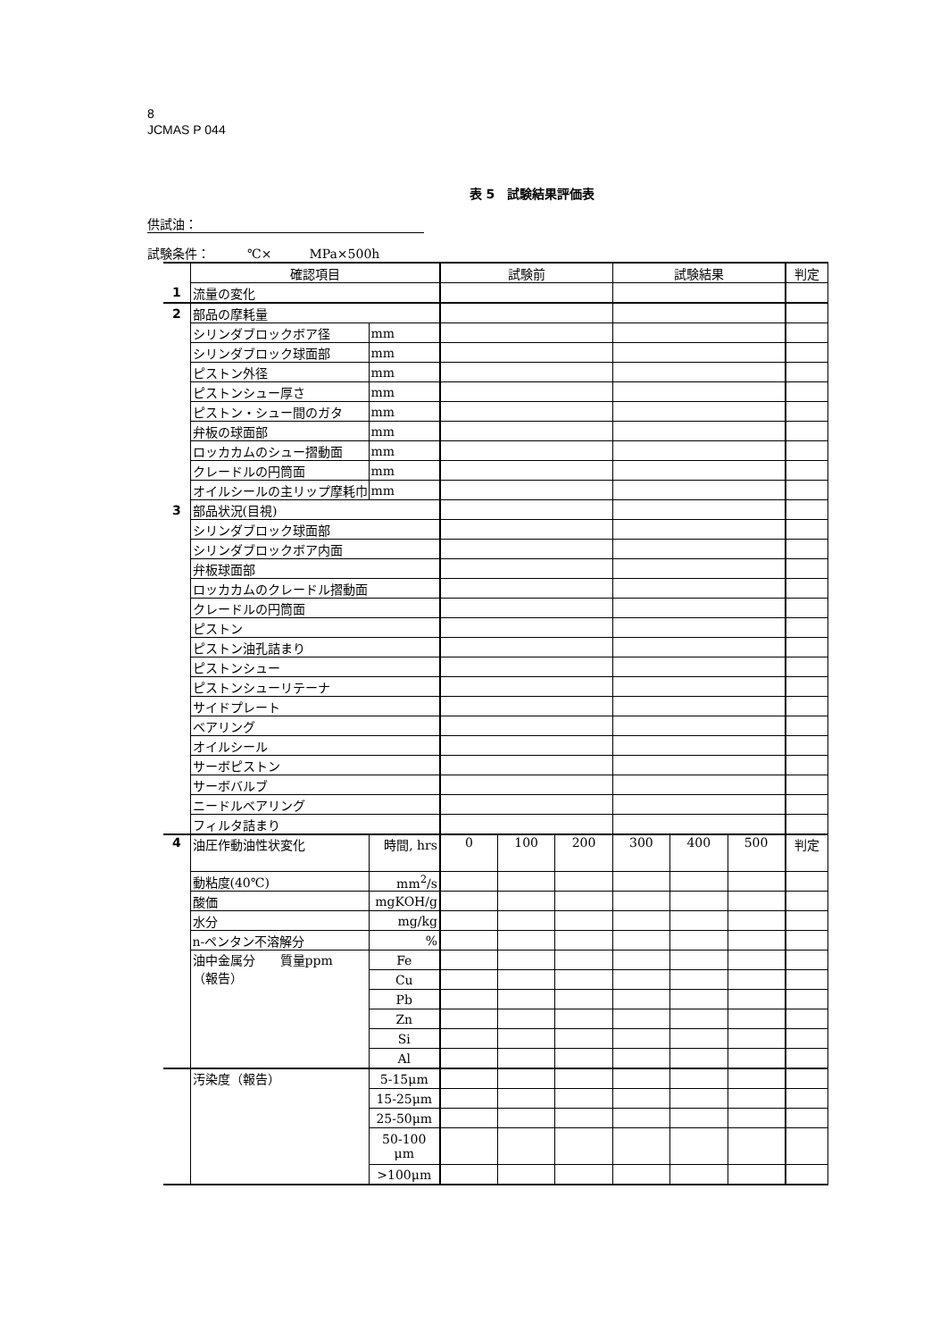8
JCMAS P 044
表 5　試験結果評価表
供試油：
試験条件：　　　℃×　　　MPa×500h
| | 確認項目 | | 試験前 | | | 試験結果 | | | 判定 |
| 1 | 流量の変化 | | | | | | | | |
| 2 | 部品の摩耗量 | | | | | | | | |
| | シリンダブロックボア径 | mm | | | | | | | |
| | シリンダブロック球面部 | mm | | | | | | | |
| | ピストン外径 | mm | | | | | | | |
| | ピストンシュー厚さ | mm | | | | | | | |
| | ピストン・シュー間のガタ | mm | | | | | | | |
| | 弁板の球面部 | mm | | | | | | | |
| | ロッカカムのシュー摺動面 | mm | | | | | | | |
| | クレードルの円筒面 | mm | | | | | | | |
| | オイルシールの主リップ摩耗巾 | mm | | | | | | | |
| 3 | 部品状況(目視) | | | | | | | | |
| | シリンダブロック球面部 | | | | | | | | |
| | シリンダブロックボア内面 | | | | | | | | |
| | 弁板球面部 | | | | | | | | |
| | ロッカカムのクレードル摺動面 | | | | | | | | |
| | クレードルの円筒面 | | | | | | | | |
| | ピストン | | | | | | | | |
| | ピストン油孔詰まり | | | | | | | | |
| | ピストンシュー | | | | | | | | |
| | ピストンシューリテーナ | | | | | | | | |
| | サイドプレート | | | | | | | | |
| | ベアリング | | | | | | | | |
| | オイルシール | | | | | | | | |
| | サーボピストン | | | | | | | | |
| | サーボバルブ | | | | | | | | |
| | ニードルベアリング | | | | | | | | |
| | フィルタ詰まり | | | | | | | | |
| 4 | 油圧作動油性状変化 | 時間, hrs | 0 | 100 | 200 | 300 | 400 | 500 | 判定 |
| | 動粘度(40℃) | mm<sup>2</sup>/s | | | | | | | |
| | 酸価 | mgKOH/g | | | | | | | |
| | 水分 | mg/kg | | | | | | | |
| | n-ペンタン不溶解分 | % | | | | | | | |
| | 油中金属分 質量ppm （報告） | Fe | | | | | | | |
| | | Cu | | | | | | | |
| | | Pb | | | | | | | |
| | | Zn | | | | | | | |
| | | Si | | | | | | | |
| | | Al | | | | | | | |
| | 汚染度（報告） | 5-15μm | | | | | | | |
| | | 15-25μm | | | | | | | |
| | | 25-50μm | | | | | | | |
| | | 50-100 μm | | | | | | | |
| | | >100μm | | | | | | | |